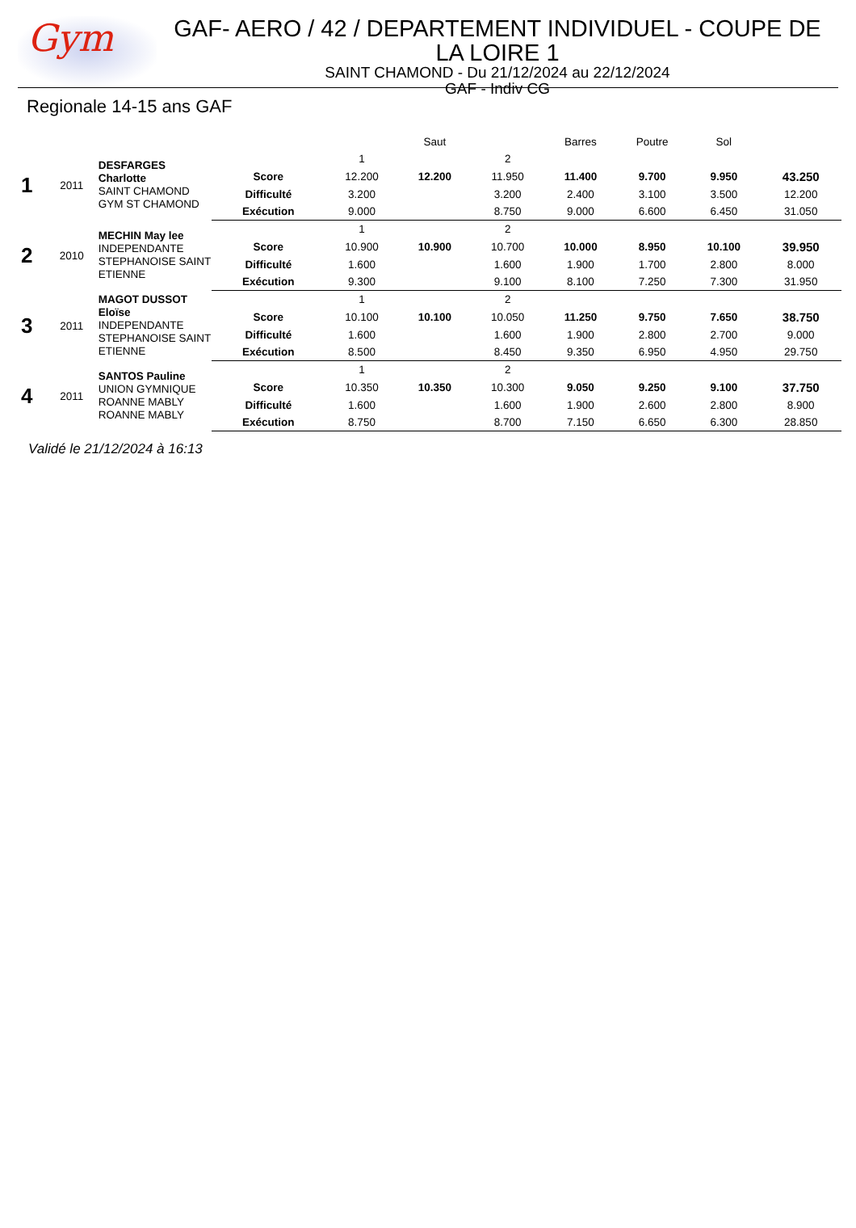Gym
GAF- AERO / 42 / DEPARTEMENT INDIVIDUEL - COUPE DE LA LOIRE 1
SAINT CHAMOND - Du 21/12/2024 au 22/12/2024
GAF - Indiv CG
Regionale 14-15 ans GAF
| | | | | Saut | | | Barres | Poutre | Sol | |
| 1 | 2011 | DESFARGES Charlotte SAINT CHAMOND GYM ST CHAMOND | | 1 | | 2 | | | | |
| | | | Score | 12.200 | 12.200 | 11.950 | 11.400 | 9.700 | 9.950 | 43.250 |
| | | | Difficulté | 3.200 | | 3.200 | 2.400 | 3.100 | 3.500 | 12.200 |
| | | | Exécution | 9.000 | | 8.750 | 9.000 | 6.600 | 6.450 | 31.050 |
| 2 | 2010 | MECHIN May lee INDEPENDANTE STEPHANOISE SAINT ETIENNE | | 1 | | 2 | | | | |
| | | | Score | 10.900 | 10.900 | 10.700 | 10.000 | 8.950 | 10.100 | 39.950 |
| | | | Difficulté | 1.600 | | 1.600 | 1.900 | 1.700 | 2.800 | 8.000 |
| | | | Exécution | 9.300 | | 9.100 | 8.100 | 7.250 | 7.300 | 31.950 |
| 3 | 2011 | MAGOT DUSSOT Eloïse INDEPENDANTE STEPHANOISE SAINT ETIENNE | | 1 | | 2 | | | | |
| | | | Score | 10.100 | 10.100 | 10.050 | 11.250 | 9.750 | 7.650 | 38.750 |
| | | | Difficulté | 1.600 | | 1.600 | 1.900 | 2.800 | 2.700 | 9.000 |
| | | | Exécution | 8.500 | | 8.450 | 9.350 | 6.950 | 4.950 | 29.750 |
| 4 | 2011 | SANTOS Pauline UNION GYMNIQUE ROANNE MABLY ROANNE MABLY | | 1 | | 2 | | | | |
| | | | Score | 10.350 | 10.350 | 10.300 | 9.050 | 9.250 | 9.100 | 37.750 |
| | | | Difficulté | 1.600 | | 1.600 | 1.900 | 2.600 | 2.800 | 8.900 |
| | | | Exécution | 8.750 | | 8.700 | 7.150 | 6.650 | 6.300 | 28.850 |
Validé le 21/12/2024 à 16:13